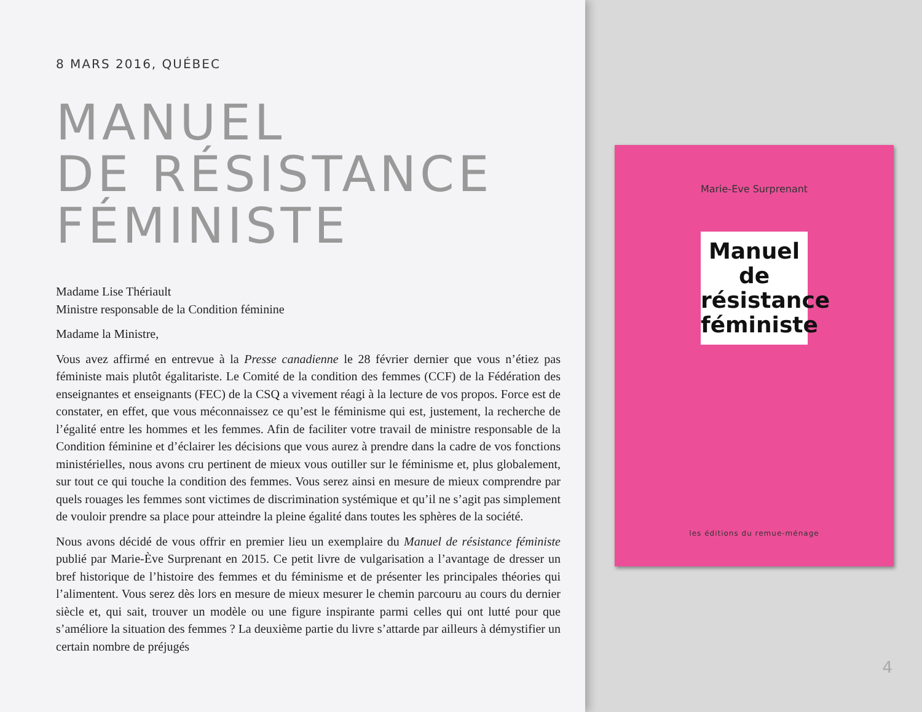8 MARS 2016, QUÉBEC
MANUEL
DE RÉSISTANCE
FÉMINISTE
Madame Lise Thériault
Ministre responsable de la Condition féminine
Madame la Ministre,
Vous avez affirmé en entrevue à la Presse canadienne le 28 février dernier que vous n’étiez pas féministe mais plutôt égalitariste. Le Comité de la condition des femmes (CCF) de la Fédération des enseignantes et enseignants (FEC) de la CSQ a vivement réagi à la lecture de vos propos. Force est de constater, en effet, que vous méconnaissez ce qu’est le féminisme qui est, justement, la recherche de l’égalité entre les hommes et les femmes. Afin de faciliter votre travail de ministre responsable de la Condition féminine et d’éclairer les décisions que vous aurez à prendre dans la cadre de vos fonctions ministérielles, nous avons cru pertinent de mieux vous outiller sur le féminisme et, plus globalement, sur tout ce qui touche la condition des femmes. Vous serez ainsi en mesure de mieux comprendre par quels rouages les femmes sont victimes de discrimination systémique et qu’il ne s’agit pas simplement de vouloir prendre sa place pour atteindre la pleine égalité dans toutes les sphères de la société.
Nous avons décidé de vous offrir en premier lieu un exemplaire du Manuel de résistance féministe publié par Marie-Ève Surprenant en 2015. Ce petit livre de vulgarisation a l’avantage de dresser un bref historique de l’histoire des femmes et du féminisme et de présenter les principales théories qui l’alimentent. Vous serez dès lors en mesure de mieux mesurer le chemin parcouru au cours du dernier siècle et, qui sait, trouver un modèle ou une figure inspirante parmi celles qui ont lutté pour que s’améliore la situation des femmes ? La deuxième partie du livre s’attarde par ailleurs à démystifier un certain nombre de préjugés
Marie-Eve Surprenant
Manuel de résistance féministe
les éditions du remue-ménage
4